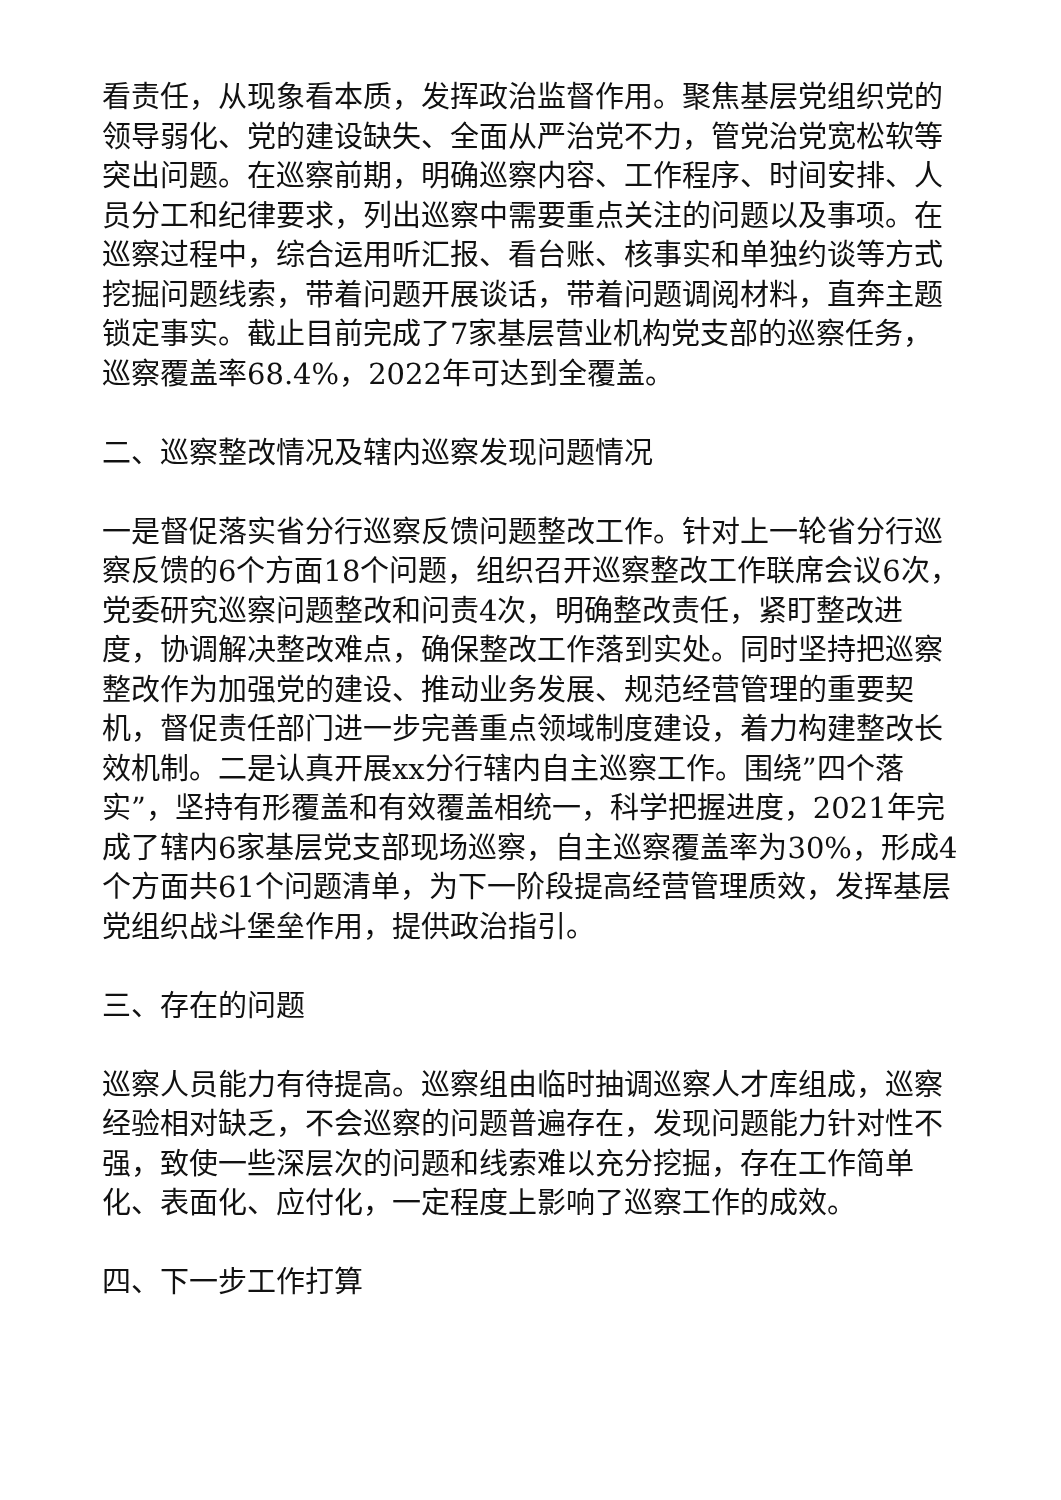看责任，从现象看本质，发挥政治监督作用。聚焦基层党组织党的领导弱化、党的建设缺失、全面从严治党不力，管党治党宽松软等突出问题。在巡察前期，明确巡察内容、工作程序、时间安排、人员分工和纪律要求，列出巡察中需要重点关注的问题以及事项。在巡察过程中，综合运用听汇报、看台账、核事实和单独约谈等方式挖掘问题线索，带着问题开展谈话，带着问题调阅材料，直奔主题锁定事实。截止目前完成了7家基层营业机构党支部的巡察任务，巡察覆盖率68.4%，2022年可达到全覆盖。
二、巡察整改情况及辖内巡察发现问题情况
一是督促落实省分行巡察反馈问题整改工作。针对上一轮省分行巡察反馈的6个方面18个问题，组织召开巡察整改工作联席会议6次，党委研究巡察问题整改和问责4次，明确整改责任，紧盯整改进度，协调解决整改难点，确保整改工作落到实处。同时坚持把巡察整改作为加强党的建设、推动业务发展、规范经营管理的重要契机，督促责任部门进一步完善重点领域制度建设，着力构建整改长效机制。二是认真开展xx分行辖内自主巡察工作。围绕”四个落实”，坚持有形覆盖和有效覆盖相统一，科学把握进度，2021年完成了辖内6家基层党支部现场巡察，自主巡察覆盖率为30%，形成4个方面共61个问题清单，为下一阶段提高经营管理质效，发挥基层党组织战斗堡垒作用，提供政治指引。
三、存在的问题
巡察人员能力有待提高。巡察组由临时抽调巡察人才库组成，巡察经验相对缺乏，不会巡察的问题普遍存在，发现问题能力针对性不强，致使一些深层次的问题和线索难以充分挖掘，存在工作简单化、表面化、应付化，一定程度上影响了巡察工作的成效。
四、下一步工作打算